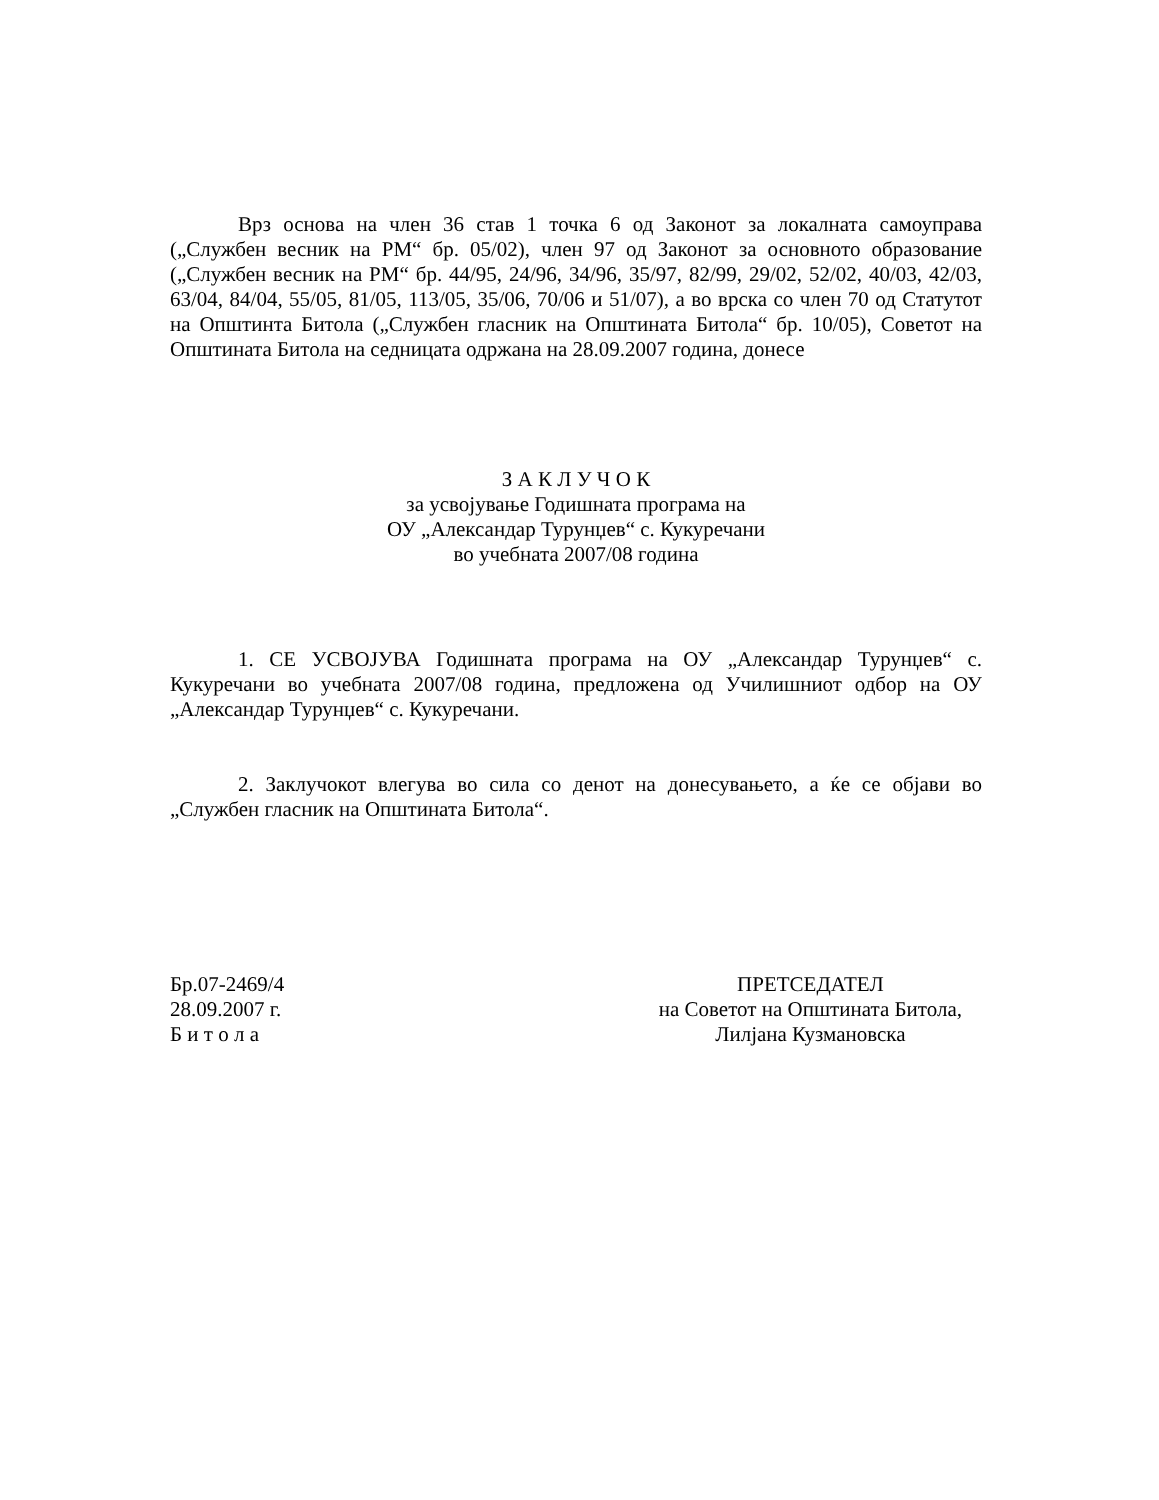Врз основа на член 36 став 1 точка 6 од Законот за локалната самоуправа („Службен весник на РМ“ бр. 05/02), член 97 од Законот за основното образование („Службен весник на РМ“ бр. 44/95, 24/96, 34/96, 35/97, 82/99, 29/02, 52/02, 40/03, 42/03, 63/04, 84/04, 55/05, 81/05, 113/05, 35/06, 70/06 и 51/07), а во врска со член 70 од Статутот на Општинта Битола („Службен гласник на Општината Битола“ бр. 10/05), Советот на Општината Битола на седницата одржана на 28.09.2007 година, донесе
З А К Л У Ч О К
за усвојување Годишната програма на
ОУ „Александар Турунџев“ с. Кукуречани
во учебната 2007/08 година
1. СЕ УСВОЈУВА Годишната програма на ОУ „Александар Турунџев“ с. Кукуречани во учебната 2007/08 година, предложена од Училишниот одбор на ОУ „Александар Турунџев“ с. Кукуречани.
2. Заклучокот влегува во сила со денот на донесувањето, а ќе се објави во „Службен гласник на Општината Битола“.
Бр.07-2469/4
28.09.2007 г.
Б и т о л а
ПРЕТСЕДАТЕЛ
на Советот на Општината Битола,
Лилјана Кузмановска